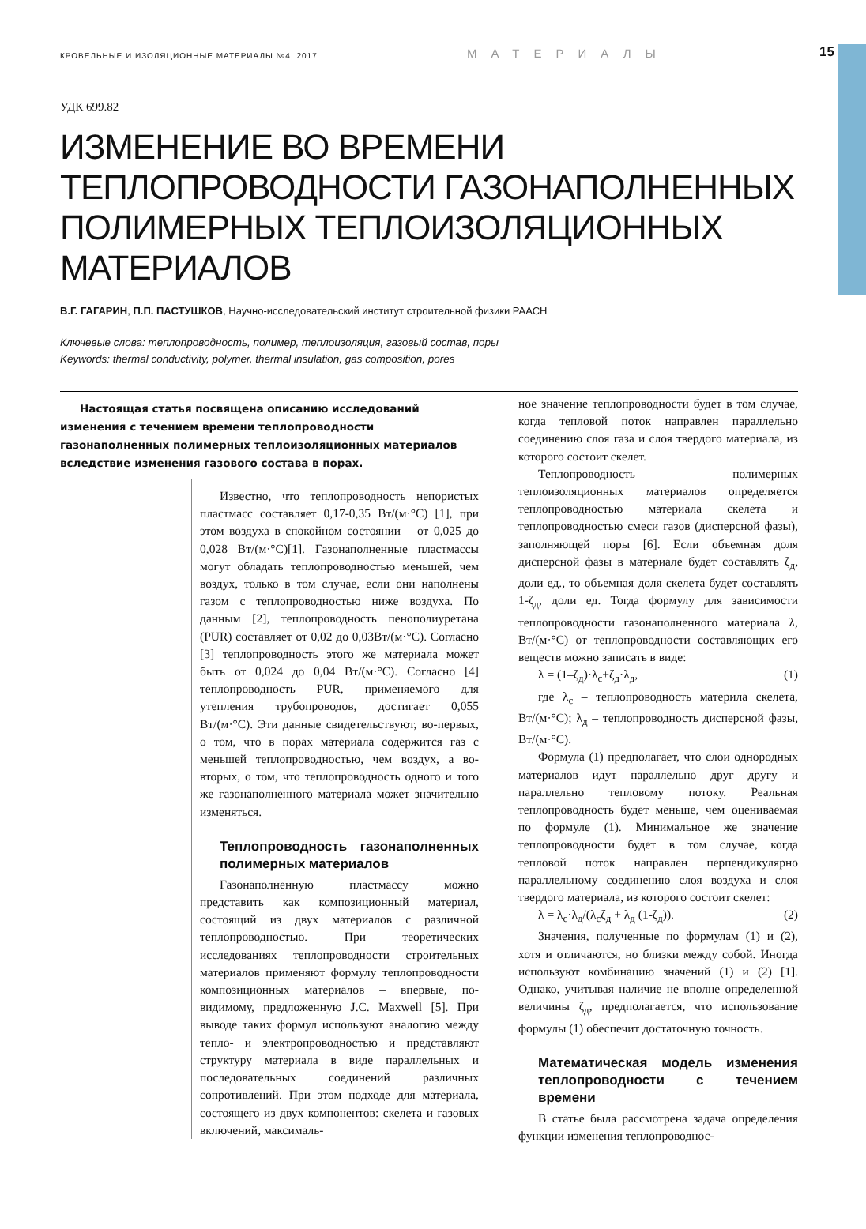КРОВЕЛЬНЫЕ И ИЗОЛЯЦИОННЫЕ МАТЕРИАЛЫ №4, 2017 МАТЕРИАЛЫ 15
УДК 699.82
ИЗМЕНЕНИЕ ВО ВРЕМЕНИ ТЕПЛОПРОВОДНОСТИ ГАЗОНАПОЛНЕННЫХ ПОЛИМЕРНЫХ ТЕПЛОИЗОЛЯЦИОННЫХ МАТЕРИАЛОВ
В.Г. ГАГАРИН, П.П. ПАСТУШКОВ, Научно-исследовательский институт строительной физики РААСН
Ключевые слова: теплопроводность, полимер, теплоизоляция, газовый состав, поры
Keywords: thermal conductivity, polymer, thermal insulation, gas composition, pores
Настоящая статья посвящена описанию исследований изменения с течением времени теплопроводности газонаполненных полимерных теплоизоляционных материалов вследствие изменения газового состава в порах.
Известно, что теплопроводность непористых пластмасс составляет 0,17-0,35 Вт/(м·°С) [1], при этом воздуха в спокойном состоянии – от 0,025 до 0,028 Вт/(м·°С)[1]. Газонаполненные пластмассы могут обладать теплопроводностью меньшей, чем воздух, только в том случае, если они наполнены газом с теплопроводностью ниже воздуха. По данным [2], теплопроводность пенополиуретана (PUR) составляет от 0,02 до 0,03Вт/(м·°С). Согласно [3] теплопроводность этого же материала может быть от 0,024 до 0,04 Вт/(м·°С). Согласно [4] теплопроводность PUR, применяемого для утепления трубопроводов, достигает 0,055 Вт/(м·°С). Эти данные свидетельствуют, во-первых, о том, что в порах материала содержится газ с меньшей теплопроводностью, чем воздух, а во-вторых, о том, что теплопроводность одного и того же газонаполненного материала может значительно изменяться.
Теплопроводность газонаполненных полимерных материалов
Газонаполненную пластмассу можно представить как композиционный материал, состоящий из двух материалов с различной теплопроводностью. При теоретических исследованиях теплопроводности строительных материалов применяют формулу теплопроводности композиционных материалов – впервые, по-видимому, предложенную J.C. Maxwell [5]. При выводе таких формул используют аналогию между тепло- и электропроводностью и представляют структуру материала в виде параллельных и последовательных соединений различных сопротивлений. При этом подходе для материала, состоящего из двух компонентов: скелета и газовых включений, максималь-
ное значение теплопроводности будет в том случае, когда тепловой поток направлен параллельно соединению слоя газа и слоя твердого материала, из которого состоит скелет.
Теплопроводность полимерных теплоизоляционных материалов определяется теплопроводностью материала скелета и теплопроводностью смеси газов (дисперсной фазы), заполняющей поры [6]. Если объемная доля дисперсной фазы в материале будет составлять ζ<sub>д</sub>, доли ед., то объемная доля скелета будет составлять 1-ζ<sub>д</sub>, доли ед. Тогда формулу для зависимости теплопроводности газонаполненного материала λ, Вт/(м·°С) от теплопроводности составляющих его веществ можно записать в виде:
λ = (1–ζ<sub>д</sub>)·λ<sub>с</sub>+ζ<sub>д</sub>·λ<sub>д</sub>, (1)
где λ<sub>с</sub> – теплопроводность материла скелета, Вт/(м·°С); λ<sub>д</sub> – теплопроводность дисперсной фазы, Вт/(м·°С).
Формула (1) предполагает, что слои однородных материалов идут параллельно друг другу и параллельно тепловому потоку. Реальная теплопроводность будет меньше, чем оцениваемая по формуле (1). Минимальное же значение теплопроводности будет в том случае, когда тепловой поток направлен перпендикулярно параллельному соединению слоя воздуха и слоя твердого материала, из которого состоит скелет:
λ = λ<sub>с</sub>·λ<sub>д</sub>/(λ<sub>с</sub>ζ<sub>д</sub> + λ<sub>д</sub> (1-ζ<sub>д</sub>)). (2)
Значения, полученные по формулам (1) и (2), хотя и отличаются, но близки между собой. Иногда используют комбинацию значений (1) и (2) [1]. Однако, учитывая наличие не вполне определенной величины ζ<sub>д</sub>, предполагается, что использование формулы (1) обеспечит достаточную точность.
Математическая модель изменения теплопроводности с течением времени
В статье была рассмотрена задача определения функции изменения теплопроводнос-